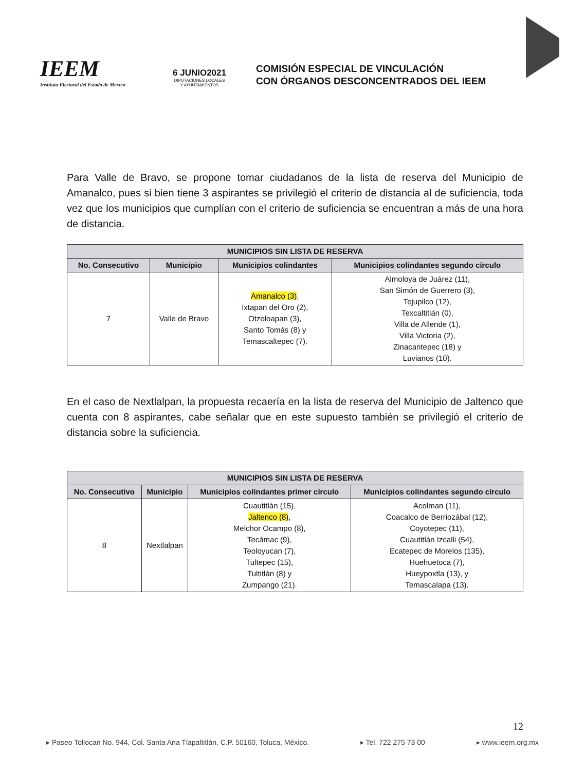IEEM
Instituto Electoral del Estado de México
6 JUNIO2021
DIPUTACIONES LOCALES
Y AYUNTAMIENTOS
COMISIÓN ESPECIAL DE VINCULACIÓN
CON ÓRGANOS DESCONCENTRADOS DEL IEEM
Para Valle de Bravo, se propone tomar ciudadanos de la lista de reserva del Municipio de Amanalco, pues si bien tiene 3 aspirantes se privilegió el criterio de distancia al de suficiencia, toda vez que los municipios que cumplían con el criterio de suficiencia se encuentran a más de una hora de distancia.
| MUNICIPIOS SIN LISTA DE RESERVA | | | |
| --- | --- | --- | --- |
| No. Consecutivo | Municipio | Municipios colindantes | Municipios colindantes segundo círculo |
| 7 | Valle de Bravo | Amanalco (3) , Ixtapan del Oro (2), Otzoloapan (3), Santo Tomás (8) y Temascaltepec (7). | Almoloya de Juárez (11), San Simón de Guerrero (3), Tejupilco (12), Texcaltitlán (0), Villa de Allende (1), Villa Victoria (2), Zinacantepec (18) y Luvianos (10). |
En el caso de Nextlalpan, la propuesta recaería en la lista de reserva del Municipio de Jaltenco que cuenta con 8 aspirantes, cabe señalar que en este supuesto también se privilegió el criterio de distancia sobre la suficiencia.
| MUNICIPIOS SIN LISTA DE RESERVA | | | |
| --- | --- | --- | --- |
| No. Consecutivo | Municipio | Municipios colindantes primer círculo | Municipios colindantes segundo círculo |
| 8 | Nextlalpan | Cuautitlán (15), Jaltenco (8) , Melchor Ocampo (8), Tecámac (9), Teoloyucan (7), Tultepec (15), Tultitlán (8) y Zumpango (21). | Acolman (11), Coacalco de Berriozábal (12), Coyotepec (11), Cuautitlán Izcalli (54), Ecatepec de Morelos (135), Huehuetoca (7), Hueypoxtla (13), y Temascalapa (13). |
12
▸ Paseo Tollocan No. 944, Col. Santa Ana Tlapaltitlán, C.P. 50160, Toluca, México. ▸ Tel. 722 275 73 00 ▸ www.ieem.org.mx